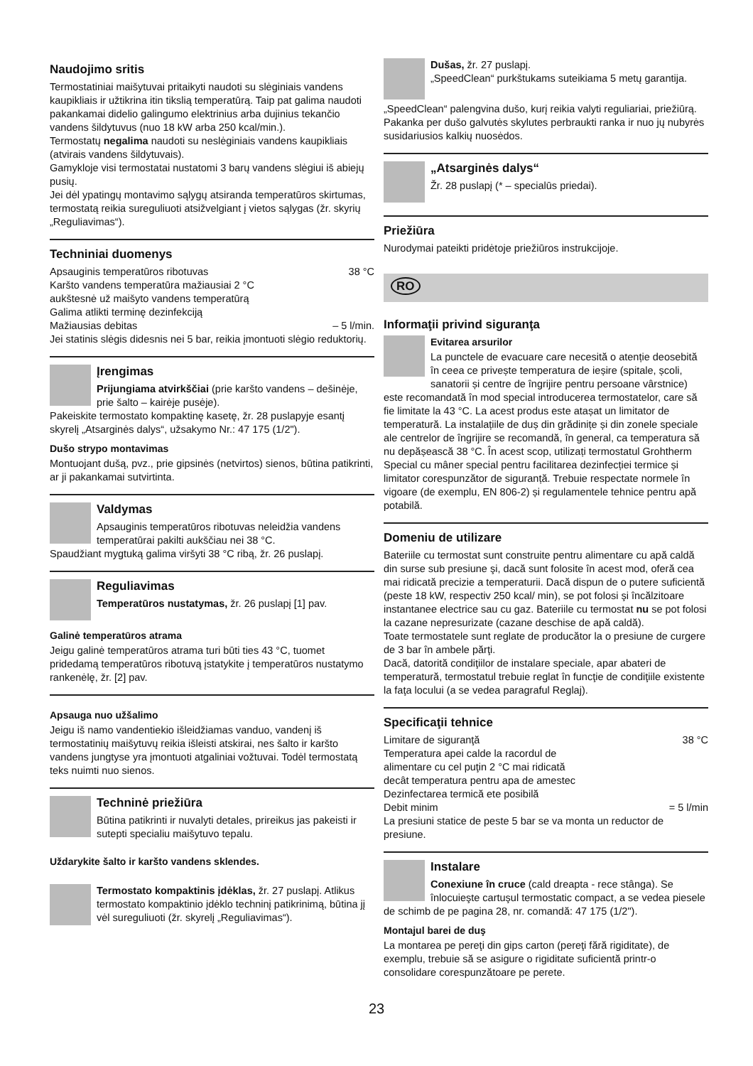Naudojimo sritis
Termostatiniai maišytuvai pritaikyti naudoti su slėginiais vandens kaupikliais ir užtikrina itin tikslią temperatūrą. Taip pat galima naudoti pakankamai didelio galingumo elektrinius arba dujinius tekančio vandens šildytuvus (nuo 18 kW arba 250 kcal/min.).
Termostatų negalima naudoti su neslėginiais vandens kaupikliais (atvirais vandens šildytuvais).
Gamykloje visi termostatai nustatomi 3 barų vandens slėgiui iš abiejų pusių.
Jei dėl ypatingų montavimo sąlygų atsiranda temperatūros skirtumas, termostatą reikia sureguliuoti atsižvelgiant į vietos sąlygas (žr. skyrių „Reguliavimas“).
Techniniai duomenys
Apsauginis temperatūros ribotuvas 38 °C
Karšto vandens temperatūra mažiausiai 2 °C
aukštesnė už maišyto vandens temperatūrą
Galima atlikti terminę dezinfekciją
Mažiausias debitas – 5 l/min.
Jei statinis slėgis didesnis nei 5 bar, reikia įmontuoti slėgio reduktorių.
Įrengimas
Prijungiama atvirkščiai (prie karšto vandens – dešinėje, prie šalto – kairėje pusėje).
Pakeiskite termostato kompaktinę kasetę, žr. 28 puslapyje esantį skyrelį „Atsarginės dalys“, užsakymo Nr.: 47 175 (1/2").
Dušo strypo montavimas
Montuojant dušą, pvz., prie gipsinės (netvirtos) sienos, būtina patikrinti, ar ji pakankamai sutvirtinta.
Valdymas
Apsauginis temperatūros ribotuvas neleidžia vandens temperatūrai pakilti aukščiau nei 38 °C.
Spaudžiant mygtuką galima viršyti 38 °C ribą, žr. 26 puslapį.
Reguliavimas
Temperatūros nustatymas, žr. 26 puslapį [1] pav.
Galinė temperatūros atrama
Jeigu galinė temperatūros atrama turi būti ties 43 °C, tuomet pridedamą temperatūros ribotuvą įstatykite į temperatūros nustatymo rankenėlę, žr. [2] pav.
Apsauga nuo užšalimo
Jeigu iš namo vandentiekio išleidžiamas vanduo, vandenį iš termostatinių maišytuvų reikia išleisti atskirai, nes šalto ir karšto vandens jungtyse yra įmontuoti atgaliniai vožtuvai. Todėl termostatą teks nuimti nuo sienos.
Techninė priežiūra
Būtina patikrinti ir nuvalyti detales, prireikus jas pakeisti ir sutepti specialiu maišytuvo tepalu.
Uždarykite šalto ir karšto vandens sklendes.
Termostato kompaktinis įdėklas, žr. 27 puslapį. Atlikus termostato kompaktinio įdėklo techninį patikrinimą, būtina jį vėl sureguliuoti (žr. skyrelį „Reguliavimas“).
Dušas, žr. 27 puslapį.
„SpeedClean“ purkštukams suteikiama 5 metų garantija.
„SpeedClean“ palengvina dušo, kurį reikia valyti reguliariai, priežiūrą. Pakanka per dušo galvutės skylutes perbraukti ranka ir nuo jų nubyrės susidariusios kalkių nuosėdos.
„Atsarginės dalys“
Žr. 28 puslapį (* – specialūs priedai).
Priežiūra
Nurodymai pateikti pridėtoje priežiūros instrukcijoje.
RO
Informaţii privind siguranţa
Evitarea arsurilor
La punctele de evacuare care necesită o atenție deosebită în ceea ce privește temperatura de ieșire (spitale, școli, sanatorii și centre de îngrijire pentru persoane vârstnice) este recomandată în mod special introducerea termostatelor, care să fie limitate la 43 °C. La acest produs este atașat un limitator de temperatură. La instalațiile de duș din grădinițe și din zonele speciale ale centrelor de îngrijire se recomandă, în general, ca temperatura să nu depășească 38 °C. În acest scop, utilizați termostatul Grohtherm Special cu mâner special pentru facilitarea dezinfecției termice și limitator corespunzător de siguranță. Trebuie respectate normele în vigoare (de exemplu, EN 806-2) și regulamentele tehnice pentru apă potabilă.
Domeniu de utilizare
Bateriile cu termostat sunt construite pentru alimentare cu apă caldă din surse sub presiune şi, dacă sunt folosite în acest mod, oferă cea mai ridicată precizie a temperaturii. Dacă dispun de o putere suficientă (peste 18 kW, respectiv 250 kcal/ min), se pot folosi şi încălzitoare instantanee electrice sau cu gaz. Bateriile cu termostat nu se pot folosi la cazane nepresurizate (cazane deschise de apă caldă).
Toate termostatele sunt reglate de producător la o presiune de curgere de 3 bar în ambele părţi.
Dacă, datorită condiţiilor de instalare speciale, apar abateri de temperatură, termostatul trebuie reglat în funcţie de condiţiile existente la faţa locului (a se vedea paragraful Reglaj).
Specificaţii tehnice
Limitare de siguranţă 38 °C
Temperatura apei calde la racordul de
alimentare cu cel puţin 2 °C mai ridicată
decât temperatura pentru apa de amestec
Dezinfectarea termică ete posibilă
Debit minim = 5 l/min
La presiuni statice de peste 5 bar se va monta un reductor de presiune.
Instalare
Conexiune în cruce (cald dreapta - rece stânga). Se înlocuieşte cartuşul termostatic compact, a se vedea piesele de schimb de pe pagina 28, nr. comandă: 47 175 (1/2").
Montajul barei de duş
La montarea pe pereţi din gips carton (pereţi fără rigiditate), de exemplu, trebuie să se asigure o rigiditate suficientă printr-o consolidare corespunzătoare pe perete.
23